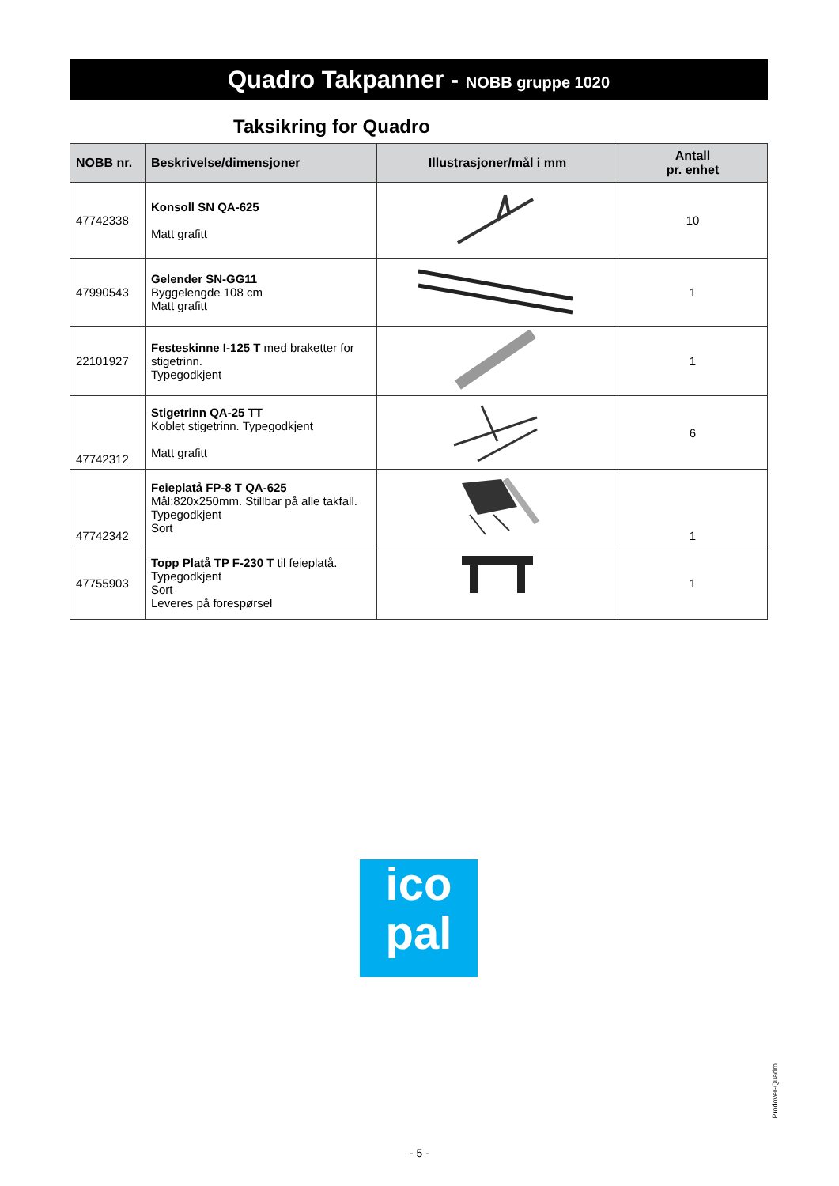Quadro Takpanner - NOBB gruppe 1020
Taksikring for Quadro
| NOBB nr. | Beskrivelse/dimensjoner | Illustrasjoner/mål i mm | Antall pr. enhet |
| --- | --- | --- | --- |
| 47742338 | Konsoll SN QA-625 Matt grafitt | | 10 |
| 47990543 | Gelender SN-GG11 Byggelengde 108 cm Matt grafitt | | 1 |
| 22101927 | Festeskinne I-125 T med braketter for stigetrinn. Typegodkjent | | 1 |
| 47742312 | Stigetrinn QA-25 TT Koblet stigetrinn. Typegodkjent Matt grafitt | | 6 |
| 47742342 | Feieplatå FP-8 T QA-625 Mål:820x250mm. Stillbar på alle takfall. Typegodkjent Sort | | 1 |
| 47755903 | Topp Platå TP F-230 T til feieplatå. Typegodkjent Sort Leveres på forespørsel | | 1 |
ico
pal
Prodover-Quadro
- 5 -